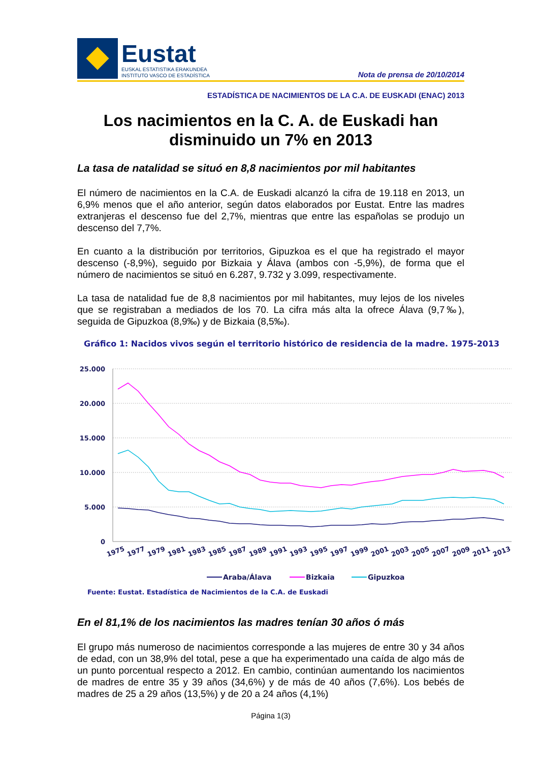Eustat
EUSKAL ESTATISTIKA ERAKUNDEA
INSTITUTO VASCO DE ESTADÍSTICA
Nota de prensa de 20/10/2014
ESTADÍSTICA DE NACIMIENTOS DE LA C.A. DE EUSKADI (ENAC) 2013
Los nacimientos en la C. A. de Euskadi han disminuido un 7% en 2013
La tasa de natalidad se situó en 8,8 nacimientos por mil habitantes
El número de nacimientos en la C.A. de Euskadi alcanzó la cifra de 19.118 en 2013, un 6,9% menos que el año anterior, según datos elaborados por Eustat. Entre las madres extranjeras el descenso fue del 2,7%, mientras que entre las españolas se produjo un descenso del 7,7%.
En cuanto a la distribución por territorios, Gipuzkoa es el que ha registrado el mayor descenso (-8,9%), seguido por Bizkaia y Álava (ambos con -5,9%), de forma que el número de nacimientos se situó en 6.287, 9.732 y 3.099, respectivamente.
La tasa de natalidad fue de 8,8 nacimientos por mil habitantes, muy lejos de los niveles que se registraban a mediados de los 70. La cifra más alta la ofrece Álava (9,7‰), seguida de Gipuzkoa (8,9‰) y de Bizkaia (8,5‰).
Gráfico 1: Nacidos vivos según el territorio histórico de residencia de la madre. 1975-2013
25.000
20.000
15.000
10.000
5.000
0
1975
1977
1979
1981
1983
1985
1987
1989
1991
1993
1995
1997
1999
2001
2003
2005
2007
2009
2011
2013
Araba/Álava
Bizkaia
Gipuzkoa
Fuente: Eustat. Estadística de Nacimientos de la C.A. de Euskadi
En el 81,1% de los nacimientos las madres tenían 30 años ó más
El grupo más numeroso de nacimientos corresponde a las mujeres de entre 30 y 34 años de edad, con un 38,9% del total, pese a que ha experimentado una caída de algo más de un punto porcentual respecto a 2012. En cambio, continúan aumentando los nacimientos de madres de entre 35 y 39 años (34,6%) y de más de 40 años (7,6%). Los bebés de madres de 25 a 29 años (13,5%) y de 20 a 24 años (4,1%)
Página 1(3)